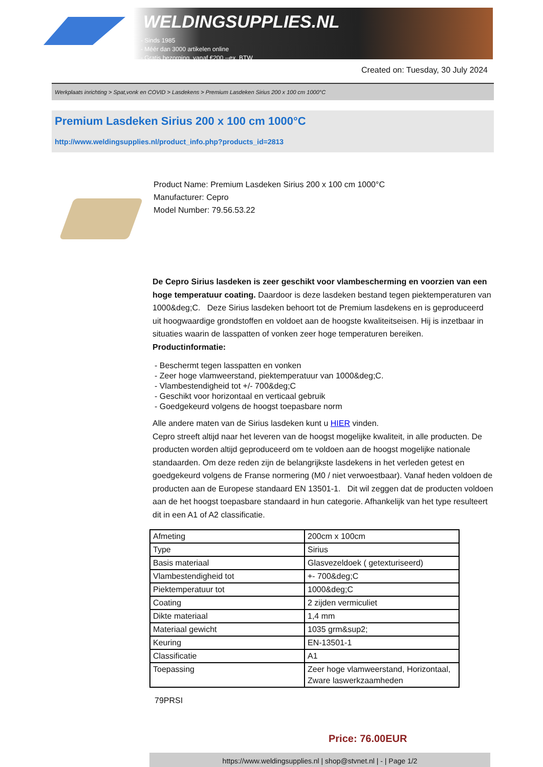WELDINGSUPPLIES.NL
- Sinds 1985
- Méér dan 3000 artikelen online
- Gratis bezorging, vanaf €200,--ex. BTW
Created on: Tuesday, 30 July 2024
Werkplaats inrichting > Spat,vonk en COVID > Lasdekens > Premium Lasdeken Sirius 200 x 100 cm 1000°C
Premium Lasdeken Sirius 200 x 100 cm 1000°C
http://www.weldingsupplies.nl/product_info.php?products_id=2813
Product Name: Premium Lasdeken Sirius 200 x 100 cm 1000°C
Manufacturer: Cepro
Model Number: 79.56.53.22
De Cepro Sirius lasdeken is zeer geschikt voor vlambescherming en voorzien van een hoge temperatuur coating. Daardoor is deze lasdeken bestand tegen piektemperaturen van 1000&deg;C. Deze Sirius lasdeken behoort tot de Premium lasdekens en is geproduceerd uit hoogwaardige grondstoffen en voldoet aan de hoogste kwaliteitseisen. Hij is inzetbaar in situaties waarin de lasspatten of vonken zeer hoge temperaturen bereiken.
Productinformatie:
- Beschermt tegen lasspatten en vonken
- Zeer hoge vlamweerstand, piektemperatuur van 1000&deg;C.
- Vlambestendigheid tot +/- 700&deg;C
- Geschikt voor horizontaal en verticaal gebruik
- Goedgekeurd volgens de hoogst toepasbare norm
Alle andere maten van de Sirius lasdeken kunt u HIER vinden.
Cepro streeft altijd naar het leveren van de hoogst mogelijke kwaliteit, in alle producten. De producten worden altijd geproduceerd om te voldoen aan de hoogst mogelijke nationale standaarden. Om deze reden zijn de belangrijkste lasdekens in het verleden getest en goedgekeurd volgens de Franse normering (M0 / niet verwoestbaar). Vanaf heden voldoen de producten aan de Europese standaard EN 13501-1. Dit wil zeggen dat de producten voldoen aan de het hoogst toepasbare standaard in hun categorie. Afhankelijk van het type resulteert dit in een A1 of A2 classificatie.
| Afmeting | 200cm x 100cm |
| Type | Sirius |
| Basis materiaal | Glasvezeldoek ( getexturiseerd) |
| Vlambestendigheid tot | +- 700&deg;C |
| Piektemperatuur tot | 1000&deg;C |
| Coating | 2 zijden vermiculiet |
| Dikte materiaal | 1,4 mm |
| Materiaal gewicht | 1035 grm&sup2; |
| Keuring | EN-13501-1 |
| Classificatie | A1 |
| Toepassing | Zeer hoge vlamweerstand, Horizontaal, Zware laswerkzaamheden |
79PRSI
Price: 76.00EUR
https://www.weldingsupplies.nl | shop@stvnet.nl | - | Page 1/2